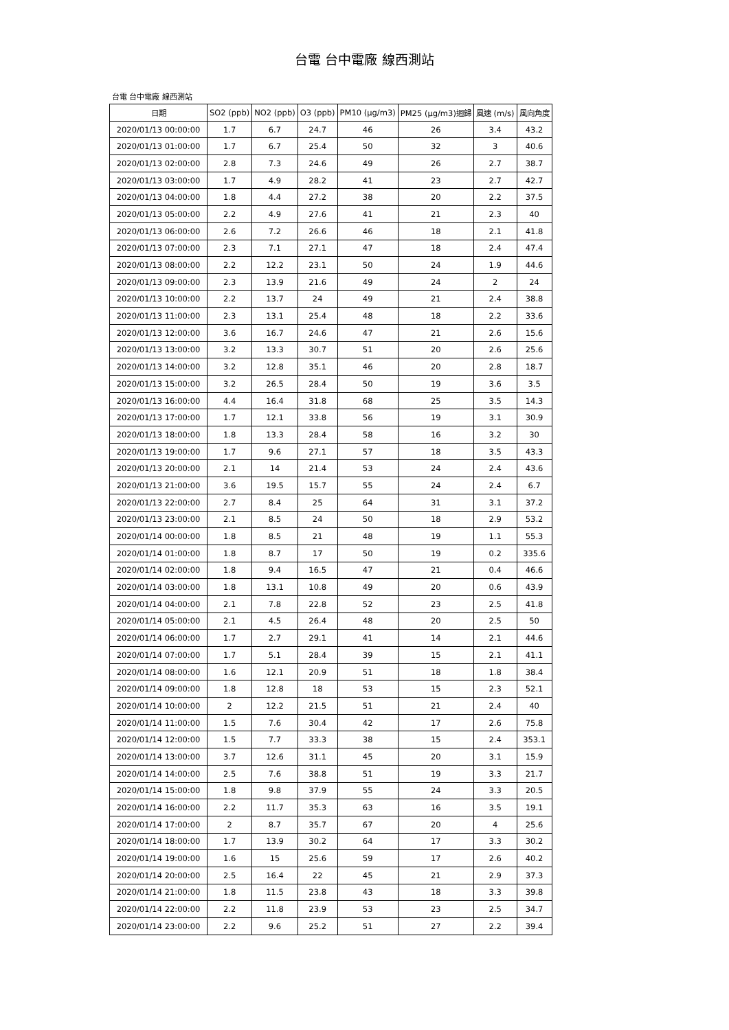台電 台中電廠 線西測站
台電 台中電廠 線西測站
| 日期 | SO2 (ppb) | NO2 (ppb) | O3 (ppb) | PM10 (μg/m3) | PM25 (μg/m3)迴歸 | 風速 (m/s) | 風向角度 |
| --- | --- | --- | --- | --- | --- | --- | --- |
| 2020/01/13 00:00:00 | 1.7 | 6.7 | 24.7 | 46 | 26 | 3.4 | 43.2 |
| 2020/01/13 01:00:00 | 1.7 | 6.7 | 25.4 | 50 | 32 | 3 | 40.6 |
| 2020/01/13 02:00:00 | 2.8 | 7.3 | 24.6 | 49 | 26 | 2.7 | 38.7 |
| 2020/01/13 03:00:00 | 1.7 | 4.9 | 28.2 | 41 | 23 | 2.7 | 42.7 |
| 2020/01/13 04:00:00 | 1.8 | 4.4 | 27.2 | 38 | 20 | 2.2 | 37.5 |
| 2020/01/13 05:00:00 | 2.2 | 4.9 | 27.6 | 41 | 21 | 2.3 | 40 |
| 2020/01/13 06:00:00 | 2.6 | 7.2 | 26.6 | 46 | 18 | 2.1 | 41.8 |
| 2020/01/13 07:00:00 | 2.3 | 7.1 | 27.1 | 47 | 18 | 2.4 | 47.4 |
| 2020/01/13 08:00:00 | 2.2 | 12.2 | 23.1 | 50 | 24 | 1.9 | 44.6 |
| 2020/01/13 09:00:00 | 2.3 | 13.9 | 21.6 | 49 | 24 | 2 | 24 |
| 2020/01/13 10:00:00 | 2.2 | 13.7 | 24 | 49 | 21 | 2.4 | 38.8 |
| 2020/01/13 11:00:00 | 2.3 | 13.1 | 25.4 | 48 | 18 | 2.2 | 33.6 |
| 2020/01/13 12:00:00 | 3.6 | 16.7 | 24.6 | 47 | 21 | 2.6 | 15.6 |
| 2020/01/13 13:00:00 | 3.2 | 13.3 | 30.7 | 51 | 20 | 2.6 | 25.6 |
| 2020/01/13 14:00:00 | 3.2 | 12.8 | 35.1 | 46 | 20 | 2.8 | 18.7 |
| 2020/01/13 15:00:00 | 3.2 | 26.5 | 28.4 | 50 | 19 | 3.6 | 3.5 |
| 2020/01/13 16:00:00 | 4.4 | 16.4 | 31.8 | 68 | 25 | 3.5 | 14.3 |
| 2020/01/13 17:00:00 | 1.7 | 12.1 | 33.8 | 56 | 19 | 3.1 | 30.9 |
| 2020/01/13 18:00:00 | 1.8 | 13.3 | 28.4 | 58 | 16 | 3.2 | 30 |
| 2020/01/13 19:00:00 | 1.7 | 9.6 | 27.1 | 57 | 18 | 3.5 | 43.3 |
| 2020/01/13 20:00:00 | 2.1 | 14 | 21.4 | 53 | 24 | 2.4 | 43.6 |
| 2020/01/13 21:00:00 | 3.6 | 19.5 | 15.7 | 55 | 24 | 2.4 | 6.7 |
| 2020/01/13 22:00:00 | 2.7 | 8.4 | 25 | 64 | 31 | 3.1 | 37.2 |
| 2020/01/13 23:00:00 | 2.1 | 8.5 | 24 | 50 | 18 | 2.9 | 53.2 |
| 2020/01/14 00:00:00 | 1.8 | 8.5 | 21 | 48 | 19 | 1.1 | 55.3 |
| 2020/01/14 01:00:00 | 1.8 | 8.7 | 17 | 50 | 19 | 0.2 | 335.6 |
| 2020/01/14 02:00:00 | 1.8 | 9.4 | 16.5 | 47 | 21 | 0.4 | 46.6 |
| 2020/01/14 03:00:00 | 1.8 | 13.1 | 10.8 | 49 | 20 | 0.6 | 43.9 |
| 2020/01/14 04:00:00 | 2.1 | 7.8 | 22.8 | 52 | 23 | 2.5 | 41.8 |
| 2020/01/14 05:00:00 | 2.1 | 4.5 | 26.4 | 48 | 20 | 2.5 | 50 |
| 2020/01/14 06:00:00 | 1.7 | 2.7 | 29.1 | 41 | 14 | 2.1 | 44.6 |
| 2020/01/14 07:00:00 | 1.7 | 5.1 | 28.4 | 39 | 15 | 2.1 | 41.1 |
| 2020/01/14 08:00:00 | 1.6 | 12.1 | 20.9 | 51 | 18 | 1.8 | 38.4 |
| 2020/01/14 09:00:00 | 1.8 | 12.8 | 18 | 53 | 15 | 2.3 | 52.1 |
| 2020/01/14 10:00:00 | 2 | 12.2 | 21.5 | 51 | 21 | 2.4 | 40 |
| 2020/01/14 11:00:00 | 1.5 | 7.6 | 30.4 | 42 | 17 | 2.6 | 75.8 |
| 2020/01/14 12:00:00 | 1.5 | 7.7 | 33.3 | 38 | 15 | 2.4 | 353.1 |
| 2020/01/14 13:00:00 | 3.7 | 12.6 | 31.1 | 45 | 20 | 3.1 | 15.9 |
| 2020/01/14 14:00:00 | 2.5 | 7.6 | 38.8 | 51 | 19 | 3.3 | 21.7 |
| 2020/01/14 15:00:00 | 1.8 | 9.8 | 37.9 | 55 | 24 | 3.3 | 20.5 |
| 2020/01/14 16:00:00 | 2.2 | 11.7 | 35.3 | 63 | 16 | 3.5 | 19.1 |
| 2020/01/14 17:00:00 | 2 | 8.7 | 35.7 | 67 | 20 | 4 | 25.6 |
| 2020/01/14 18:00:00 | 1.7 | 13.9 | 30.2 | 64 | 17 | 3.3 | 30.2 |
| 2020/01/14 19:00:00 | 1.6 | 15 | 25.6 | 59 | 17 | 2.6 | 40.2 |
| 2020/01/14 20:00:00 | 2.5 | 16.4 | 22 | 45 | 21 | 2.9 | 37.3 |
| 2020/01/14 21:00:00 | 1.8 | 11.5 | 23.8 | 43 | 18 | 3.3 | 39.8 |
| 2020/01/14 22:00:00 | 2.2 | 11.8 | 23.9 | 53 | 23 | 2.5 | 34.7 |
| 2020/01/14 23:00:00 | 2.2 | 9.6 | 25.2 | 51 | 27 | 2.2 | 39.4 |